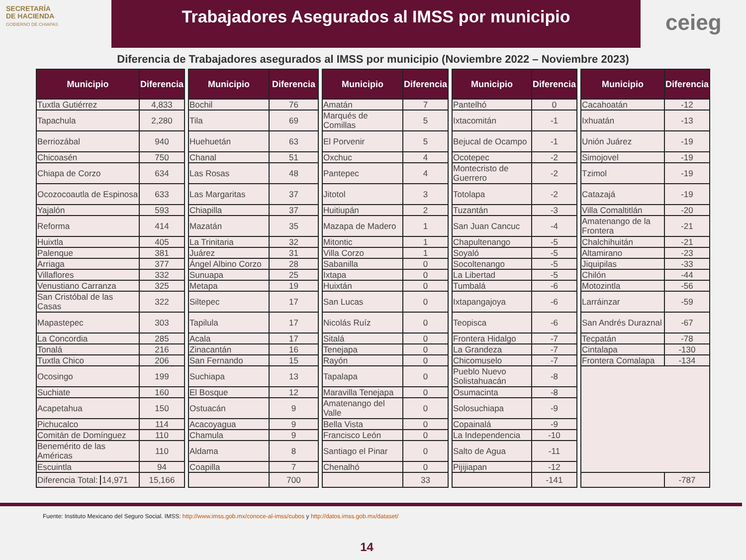SECRETARÍA
DE HACIENDA
GOBIERNO DE CHIAPAS
Trabajadores Asegurados al IMSS por municipio
ceieg
Diferencia de Trabajadores asegurados al IMSS por municipio (Noviembre 2022 – Noviembre 2023)
| Municipio | Diferencia |
| --- | --- |
| Tuxtla Gutiérrez | 4,833 |
| Tapachula | 2,280 |
| Berriozábal | 940 |
| Chicoasén | 750 |
| Chiapa de Corzo | 634 |
| Ocozocoautla de Espinosa | 633 |
| Yajalón | 593 |
| Reforma | 414 |
| Huixtla | 405 |
| Palenque | 381 |
| Arriaga | 377 |
| Villaflores | 332 |
| Venustiano Carranza | 325 |
| San Cristóbal de las Casas | 322 |
| Mapastepec | 303 |
| La Concordia | 285 |
| Tonalá | 216 |
| Tuxtla Chico | 206 |
| Ocosingo | 199 |
| Suchiate | 160 |
| Acapetahua | 150 |
| Pichucalco | 114 |
| Comitán de Domínguez | 110 |
| Benemérito de las Américas | 110 |
| Escuintla | 94 |
| Diferencia Total: 14,971 | 15,166 |
| Municipio | Diferencia |
| --- | --- |
| Bochil | 76 |
| Tila | 69 |
| Huehuetán | 63 |
| Chanal | 51 |
| Las Rosas | 48 |
| Las Margaritas | 37 |
| Chiapilla | 37 |
| Mazatán | 35 |
| La Trinitaria | 32 |
| Juárez | 31 |
| Ángel Albino Corzo | 28 |
| Sunuapa | 25 |
| Metapa | 19 |
| Siltepec | 17 |
| Tapilula | 17 |
| Acala | 17 |
| Zinacantán | 16 |
| San Fernando | 15 |
| Suchiapa | 13 |
| El Bosque | 12 |
| Ostuacán | 9 |
| Acacoyagua | 9 |
| Chamula | 9 |
| Aldama | 8 |
| Coapilla | 7 |
| | 700 |
| Municipio | Diferencia |
| --- | --- |
| Amatán | 7 |
| Marqués de Comillas | 5 |
| El Porvenir | 5 |
| Oxchuc | 4 |
| Pantepec | 4 |
| Jitotol | 3 |
| Huitiupán | 2 |
| Mazapa de Madero | 1 |
| Mitontic | 1 |
| Villa Corzo | 1 |
| Sabanilla | 0 |
| Ixtapa | 0 |
| Huixtán | 0 |
| San Lucas | 0 |
| Nicolás Ruíz | 0 |
| Sitalá | 0 |
| Tenejapa | 0 |
| Rayón | 0 |
| Tapalapa | 0 |
| Maravilla Tenejapa | 0 |
| Amatenango del Valle | 0 |
| Bella Vista | 0 |
| Francisco León | 0 |
| Santiago el Pinar | 0 |
| Chenalhó | 0 |
| | 33 |
| Municipio | Diferencia |
| --- | --- |
| Pantelhó | 0 |
| Ixtacomitán | -1 |
| Bejucal de Ocampo | -1 |
| Ocotepec | -2 |
| Montecristo de Guerrero | -2 |
| Totolapa | -2 |
| Tuzantán | -3 |
| San Juan Cancuc | -4 |
| Chapultenango | -5 |
| Soyaló | -5 |
| Socoltenango | -5 |
| La Libertad | -5 |
| Tumbalá | -6 |
| Ixtapangajoya | -6 |
| Teopisca | -6 |
| Frontera Hidalgo | -7 |
| La Grandeza | -7 |
| Chicomuselo | -7 |
| Pueblo Nuevo Solistahuacán | -8 |
| Osumacinta | -8 |
| Solosuchiapa | -9 |
| Copainalá | -9 |
| La Independencia | -10 |
| Salto de Agua | -11 |
| Pijijiapan | -12 |
| | -141 |
| Municipio | Diferencia |
| --- | --- |
| Cacahoatán | -12 |
| Ixhuatán | -13 |
| Unión Juárez | -19 |
| Simojovel | -19 |
| Tzimol | -19 |
| Catazajá | -19 |
| Villa Comaltitlán | -20 |
| Amatenango de la Frontera | -21 |
| Chalchihuitán | -21 |
| Altamirano | -23 |
| Jiquipilas | -33 |
| Chilón | -44 |
| Motozintla | -56 |
| Larráinzar | -59 |
| San Andrés Duraznal | -67 |
| Tecpatán | -78 |
| Cintalapa | -130 |
| Frontera Comalapa | -134 |
| | -787 |
Fuente: Instituto Mexicano del Seguro Social. IMSS: http://www.imss.gob.mx/conoce-al-imss/cubos y http://datos.imss.gob.mx/dataset/
14